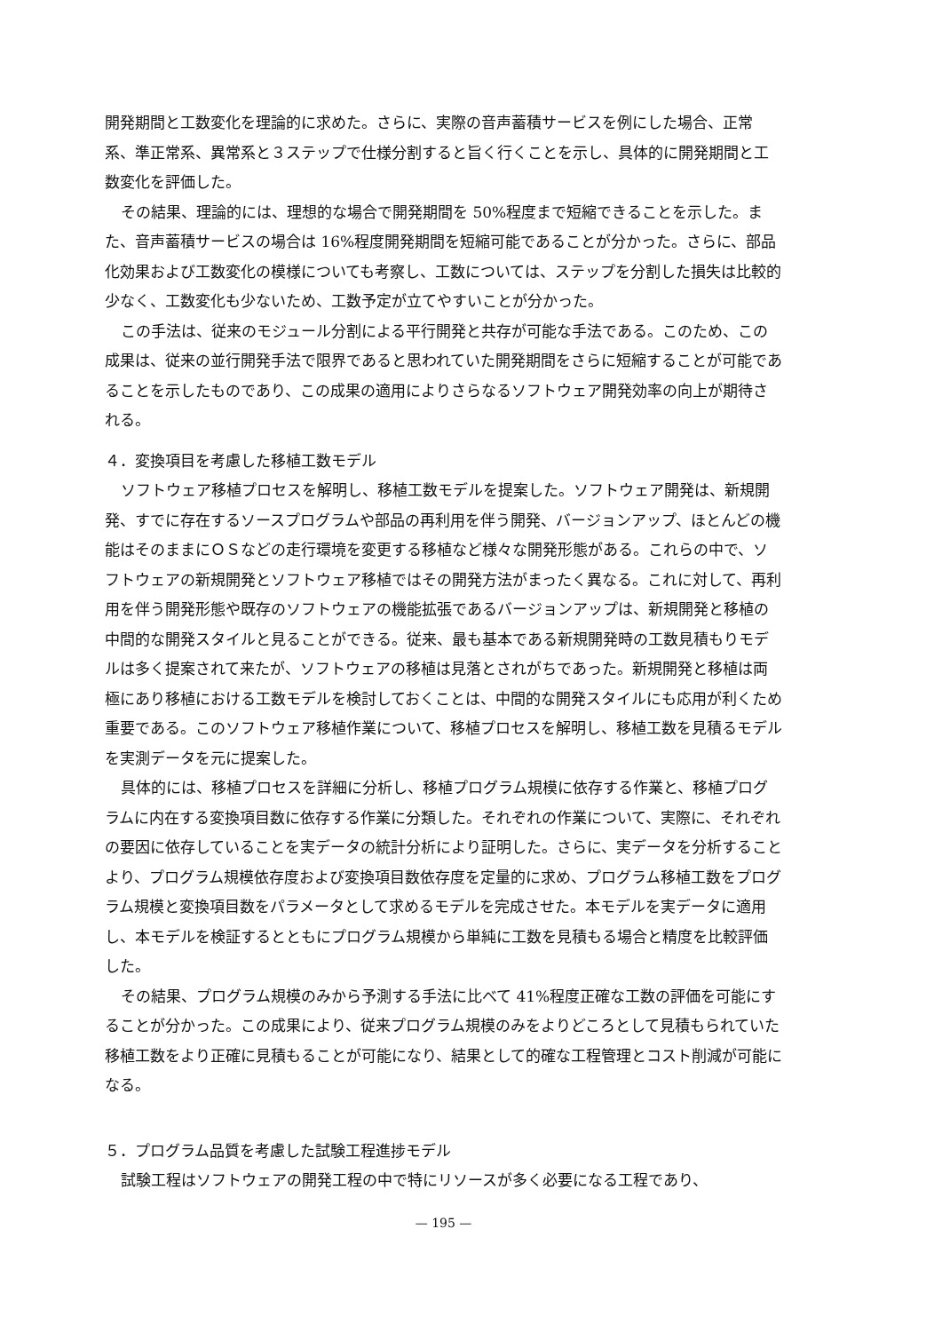開発期間と工数変化を理論的に求めた。さらに、実際の音声蓄積サービスを例にした場合、正常系、準正常系、異常系と３ステップで仕様分割すると旨く行くことを示し、具体的に開発期間と工数変化を評価した。
その結果、理論的には、理想的な場合で開発期間を 50%程度まで短縮できることを示した。また、音声蓄積サービスの場合は 16%程度開発期間を短縮可能であることが分かった。さらに、部品化効果および工数変化の模様についても考察し、工数については、ステップを分割した損失は比較的少なく、工数変化も少ないため、工数予定が立てやすいことが分かった。
この手法は、従来のモジュール分割による平行開発と共存が可能な手法である。このため、この成果は、従来の並行開発手法で限界であると思われていた開発期間をさらに短縮することが可能であることを示したものであり、この成果の適用によりさらなるソフトウェア開発効率の向上が期待される。
４．変換項目を考慮した移植工数モデル
ソフトウェア移植プロセスを解明し、移植工数モデルを提案した。ソフトウェア開発は、新規開発、すでに存在するソースプログラムや部品の再利用を伴う開発、バージョンアップ、ほとんどの機能はそのままにＯＳなどの走行環境を変更する移植など様々な開発形態がある。これらの中で、ソフトウェアの新規開発とソフトウェア移植ではその開発方法がまったく異なる。これに対して、再利用を伴う開発形態や既存のソフトウェアの機能拡張であるバージョンアップは、新規開発と移植の中間的な開発スタイルと見ることができる。従来、最も基本である新規開発時の工数見積もりモデルは多く提案されて来たが、ソフトウェアの移植は見落とされがちであった。新規開発と移植は両極にあり移植における工数モデルを検討しておくことは、中間的な開発スタイルにも応用が利くため重要である。このソフトウェア移植作業について、移植プロセスを解明し、移植工数を見積るモデルを実測データを元に提案した。
具体的には、移植プロセスを詳細に分析し、移植プログラム規模に依存する作業と、移植プログラムに内在する変換項目数に依存する作業に分類した。それぞれの作業について、実際に、それぞれの要因に依存していることを実データの統計分析により証明した。さらに、実データを分析することより、プログラム規模依存度および変換項目数依存度を定量的に求め、プログラム移植工数をプログラム規模と変換項目数をパラメータとして求めるモデルを完成させた。本モデルを実データに適用し、本モデルを検証するとともにプログラム規模から単純に工数を見積もる場合と精度を比較評価した。
その結果、プログラム規模のみから予測する手法に比べて 41%程度正確な工数の評価を可能にすることが分かった。この成果により、従来プログラム規模のみをよりどころとして見積もられていた移植工数をより正確に見積もることが可能になり、結果として的確な工程管理とコスト削減が可能になる。
５．プログラム品質を考慮した試験工程進捗モデル
試験工程はソフトウェアの開発工程の中で特にリソースが多く必要になる工程であり、
— 195 —